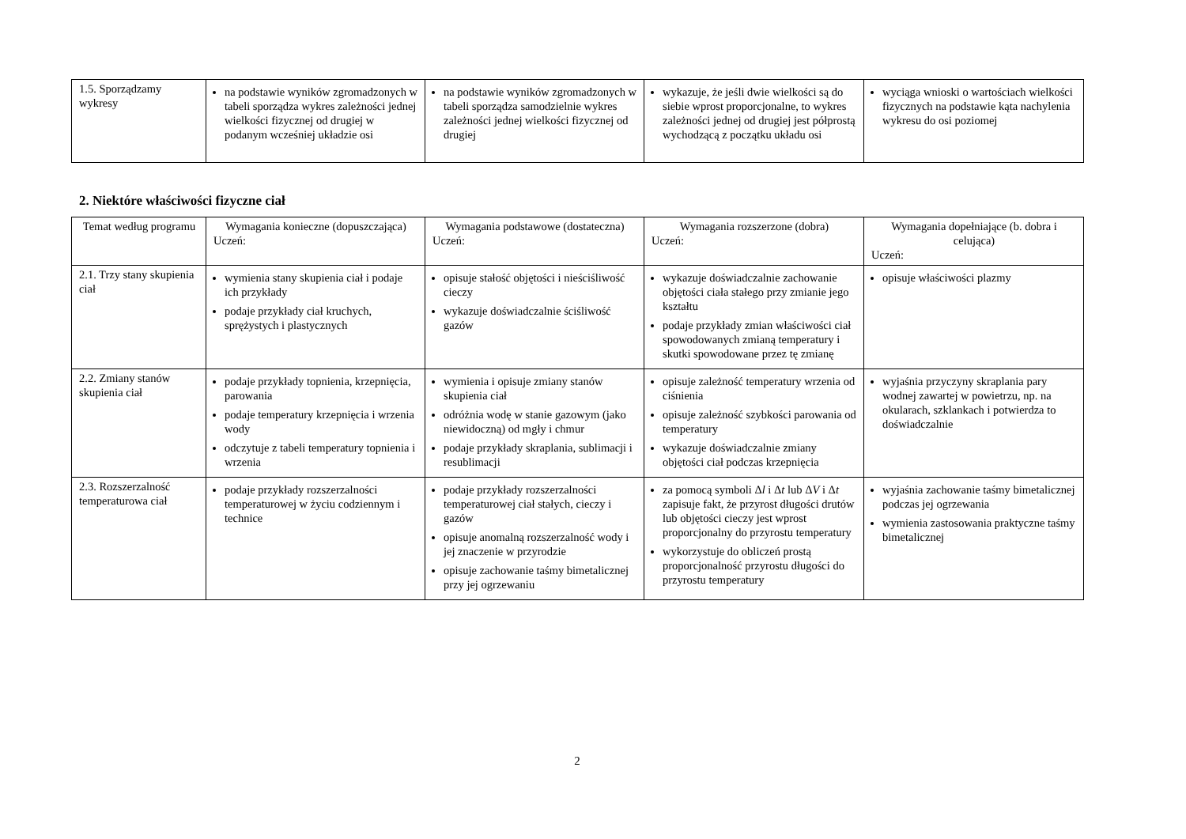| 1.5. Sporządzamy wykresy | na podstawie wyników zgromadzonych w tabeli sporządza wykres zależności jednej wielkości fizycznej od drugiej w podanym wcześniej układzie osi | na podstawie wyników zgromadzonych w tabeli sporządza samodzielnie wykres zależności jednej wielkości fizycznej od drugiej | wykazuje, że jeśli dwie wielkości są do siebie wprost proporcjonalne, to wykres zależności jednej od drugiej jest półprostą wychodzącą z początku układu osi | wyciąga wnioski o wartościach wielkości fizycznych na podstawie kąta nachylenia wykresu do osi poziomej |
2. Niektóre właściwości fizyczne ciał
| Temat według programu | Wymagania konieczne (dopuszczająca) Uczeń: | Wymagania podstawowe (dostateczna) Uczeń: | Wymagania rozszerzone (dobra) Uczeń: | Wymagania dopełniające (b. dobra i celująca) Uczeń: |
| --- | --- | --- | --- | --- |
| 2.1. Trzy stany skupienia ciał | wymienia stany skupienia ciał i podaje ich przykłady podaje przykłady ciał kruchych, sprężystych i plastycznych | opisuje stałość objętości i nieściśliwość cieczy wykazuje doświadczalnie ściśliwość gazów | wykazuje doświadczalnie zachowanie objętości ciała stałego przy zmianie jego kształtu podaje przykłady zmian właściwości ciał spowodowanych zmianą temperatury i skutki spowodowane przez tę zmianę | opisuje właściwości plazmy |
| 2.2. Zmiany stanów skupienia ciał | podaje przykłady topnienia, krzepnięcia, parowania podaje temperatury krzepnięcia i wrzenia wody odczytuje z tabeli temperatury topnienia i wrzenia | wymienia i opisuje zmiany stanów skupienia ciał odróżnia wodę w stanie gazowym (jako niewidoczną) od mgły i chmur podaje przykłady skraplania, sublimacji i resublimacji | opisuje zależność temperatury wrzenia od ciśnienia opisuje zależność szybkości parowania od temperatury wykazuje doświadczalnie zmiany objętości ciał podczas krzepnięcia | wyjaśnia przyczyny skraplania pary wodnej zawartej w powietrzu, np. na okularach, szklankach i potwierdza to doświadczalnie |
| 2.3. Rozszerzalność temperaturowa ciał | podaje przykłady rozszerzalności temperaturowej w życiu codziennym i technice | podaje przykłady rozszerzalności temperaturowej ciał stałych, cieczy i gazów opisuje anomalną rozszerzalność wody i jej znaczenie w przyrodzie opisuje zachowanie taśmy bimetalicznej przy jej ogrzewaniu | za pomocą symboli Δ l i Δ t lub Δ V i Δ t zapisuje fakt, że przyrost długości drutów lub objętości cieczy jest wprost proporcjonalny do przyrostu temperatury wykorzystuje do obliczeń prostą proporcjonalność przyrostu długości do przyrostu temperatury | wyjaśnia zachowanie taśmy bimetalicznej podczas jej ogrzewania wymienia zastosowania praktyczne taśmy bimetalicznej |
2